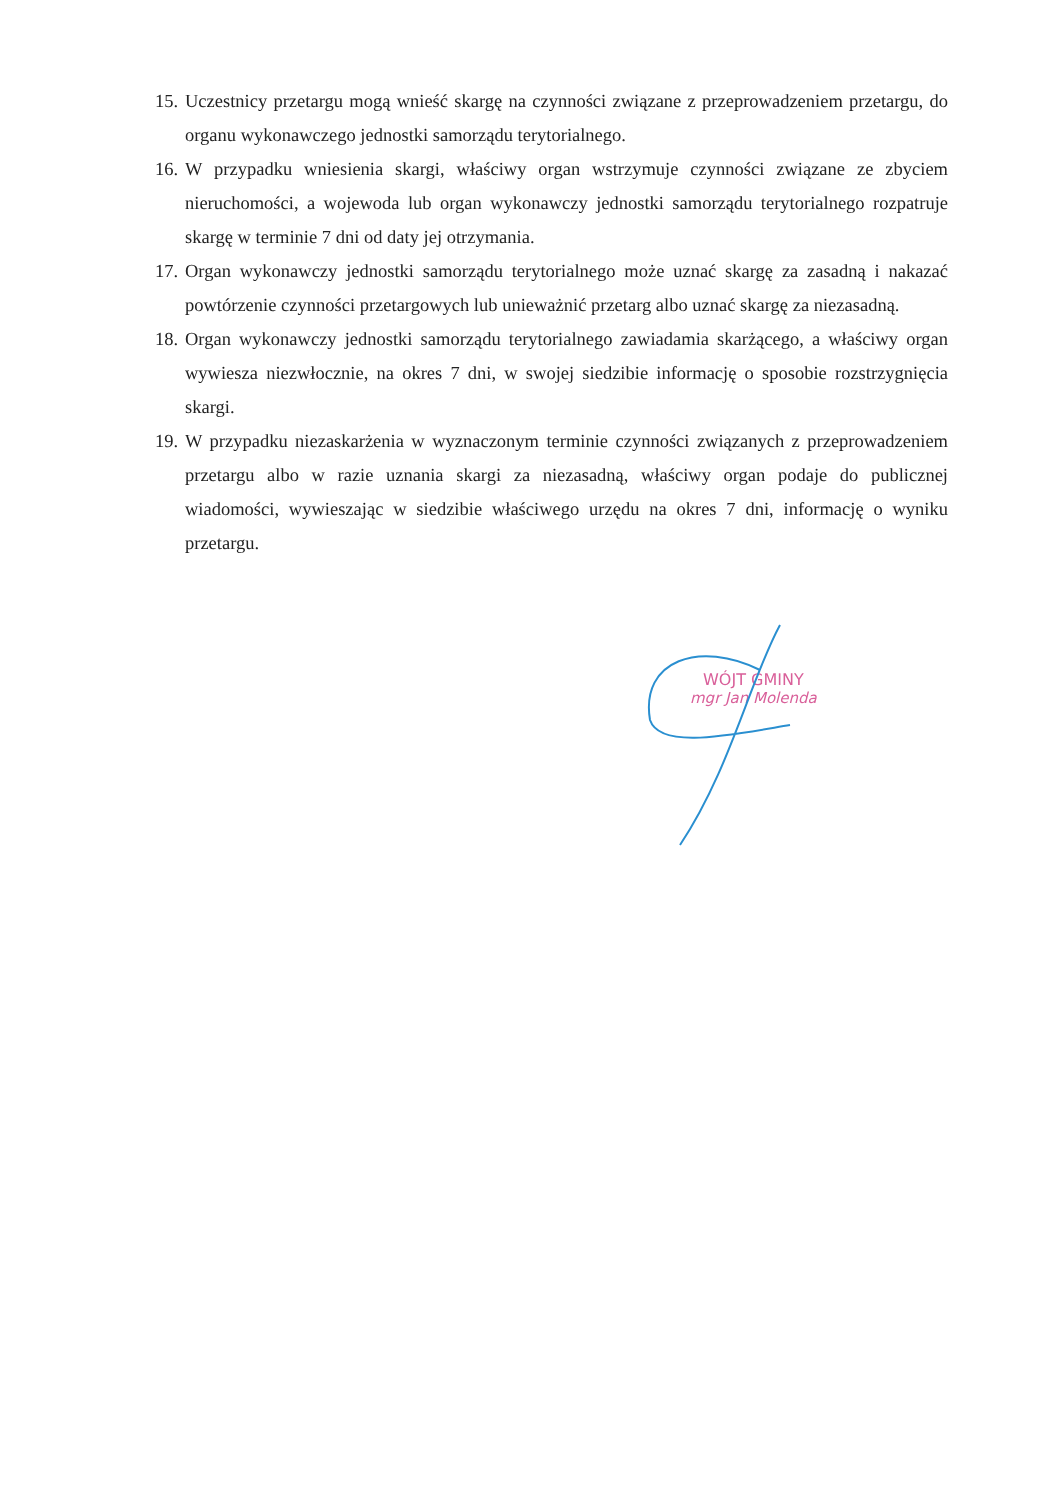15. Uczestnicy przetargu mogą wnieść skargę na czynności związane z przeprowadzeniem przetargu, do organu wykonawczego jednostki samorządu terytorialnego.
16. W przypadku wniesienia skargi, właściwy organ wstrzymuje czynności związane ze zbyciem nieruchomości, a wojewoda lub organ wykonawczy jednostki samorządu terytorialnego rozpatruje skargę w terminie 7 dni od daty jej otrzymania.
17. Organ wykonawczy jednostki samorządu terytorialnego może uznać skargę za zasadną i nakazać powtórzenie czynności przetargowych lub unieważnić przetarg albo uznać skargę za niezasadną.
18. Organ wykonawczy jednostki samorządu terytorialnego zawiadamia skarżącego, a właściwy organ wywiesza niezwłocznie, na okres 7 dni, w swojej siedzibie informację o sposobie rozstrzygnięcia skargi.
19. W przypadku niezaskarżenia w wyznaczonym terminie czynności związanych z przeprowadzeniem przetargu albo w razie uznania skargi za niezasadną, właściwy organ podaje do publicznej wiadomości, wywieszając w siedzibie właściwego urzędu na okres 7 dni, informację o wyniku przetargu.
WÓJT GMINY
mgr Jan Molenda